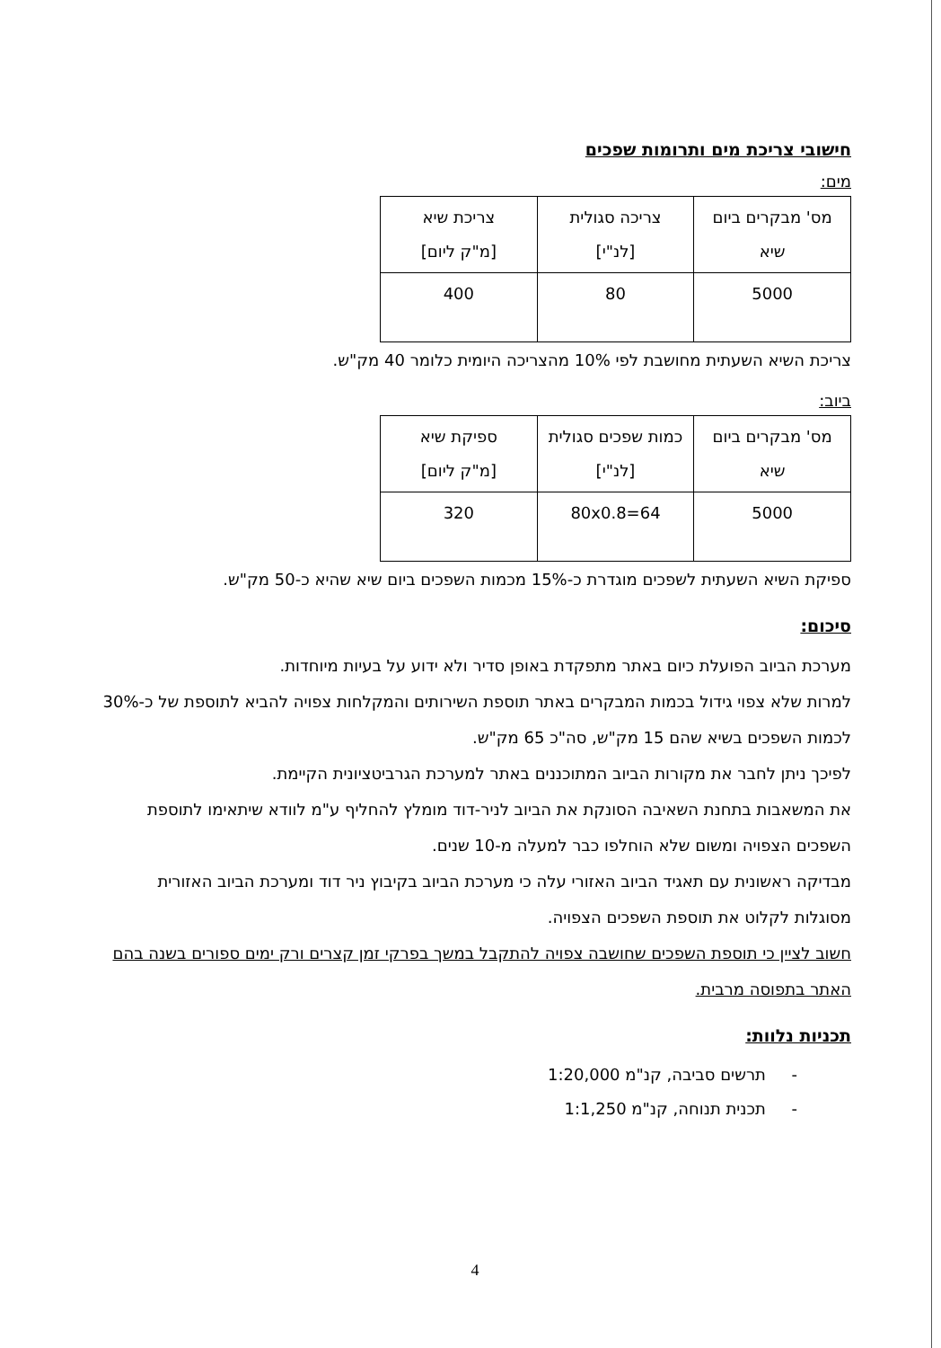חישובי צריכת מים ותרומות שפכים
מים:
| מס' מבקרים ביום שיא | צריכה סגולית [לנ"י] | צריכת שיא [מ"ק ליום] |
| 5000 | 80 | 400 |
צריכת השיא השעתית מחושבת לפי 10% מהצריכה היומית כלומר 40 מק"ש.
ביוב:
| מס' מבקרים ביום שיא | כמות שפכים סגולית [לנ"י] | ספיקת שיא [מ"ק ליום] |
| 5000 | 80x0.8=64 | 320 |
ספיקת השיא השעתית לשפכים מוגדרת כ-15% מכמות השפכים ביום שיא שהיא כ-50 מק"ש.
סיכום:
מערכת הביוב הפועלת כיום באתר מתפקדת באופן סדיר ולא ידוע על בעיות מיוחדות.
למרות שלא צפוי גידול בכמות המבקרים באתר תוספת השירותים והמקלחות צפויה להביא לתוספת של כ-30% לכמות השפכים בשיא שהם 15 מק"ש, סה"כ 65 מק"ש.
לפיכך ניתן לחבר את מקורות הביוב המתוכננים באתר למערכת הגרביטציונית הקיימת.
את המשאבות בתחנת השאיבה הסונקת את הביוב לניר-דוד מומלץ להחליף ע"מ לוודא שיתאימו לתוספת השפכים הצפויה ומשום שלא הוחלפו כבר למעלה מ-10 שנים.
מבדיקה ראשונית עם תאגיד הביוב האזורי עלה כי מערכת הביוב בקיבוץ ניר דוד ומערכת הביוב האזורית מסוגלות לקלוט את תוספת השפכים הצפויה.
חשוב לציין כי תוספת השפכים שחושבה צפויה להתקבל במשך בפרקי זמן קצרים ורק ימים ספורים בשנה בהם האתר בתפוסה מרבית.
תכניות נלוות:
- תרשים סביבה, קנ"מ 1:20,000
- תכנית תנוחה, קנ"מ 1:1,250
4